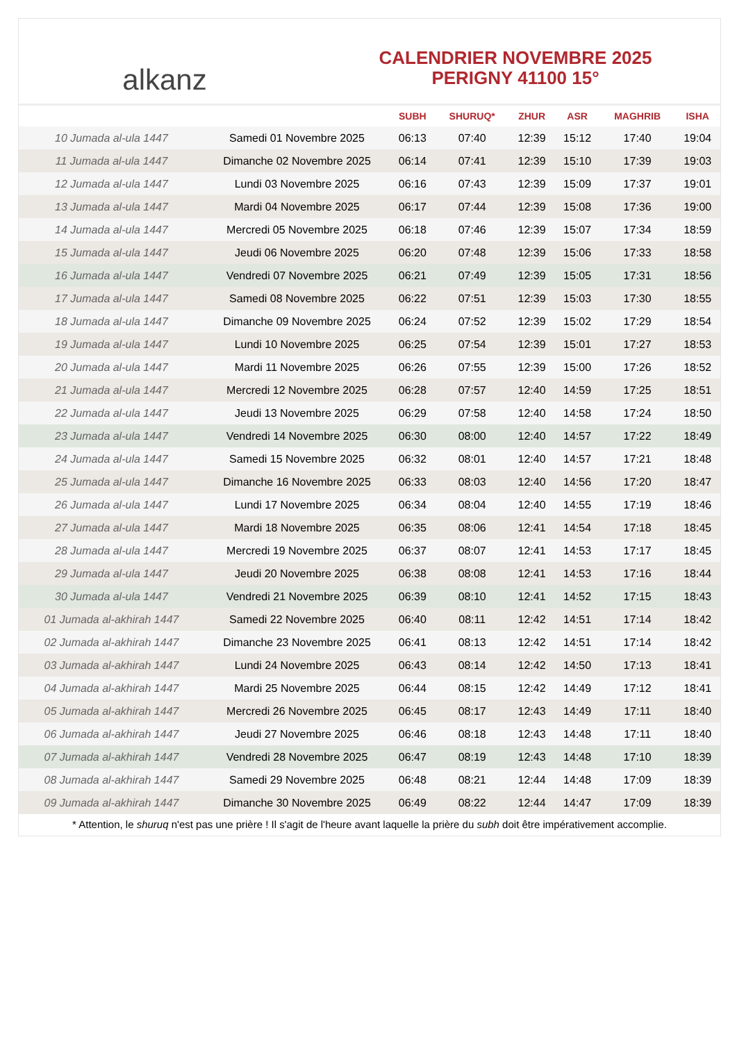alkanz
CALENDRIER NOVEMBRE 2025
PERIGNY 41100 15°
| | | SUBH | SHURUQ* | ZHUR | ASR | MAGHRIB | ISHA |
| --- | --- | --- | --- | --- | --- | --- | --- |
| 10 Jumada al-ula 1447 | Samedi 01 Novembre 2025 | 06:13 | 07:40 | 12:39 | 15:12 | 17:40 | 19:04 |
| 11 Jumada al-ula 1447 | Dimanche 02 Novembre 2025 | 06:14 | 07:41 | 12:39 | 15:10 | 17:39 | 19:03 |
| 12 Jumada al-ula 1447 | Lundi 03 Novembre 2025 | 06:16 | 07:43 | 12:39 | 15:09 | 17:37 | 19:01 |
| 13 Jumada al-ula 1447 | Mardi 04 Novembre 2025 | 06:17 | 07:44 | 12:39 | 15:08 | 17:36 | 19:00 |
| 14 Jumada al-ula 1447 | Mercredi 05 Novembre 2025 | 06:18 | 07:46 | 12:39 | 15:07 | 17:34 | 18:59 |
| 15 Jumada al-ula 1447 | Jeudi 06 Novembre 2025 | 06:20 | 07:48 | 12:39 | 15:06 | 17:33 | 18:58 |
| 16 Jumada al-ula 1447 | Vendredi 07 Novembre 2025 | 06:21 | 07:49 | 12:39 | 15:05 | 17:31 | 18:56 |
| 17 Jumada al-ula 1447 | Samedi 08 Novembre 2025 | 06:22 | 07:51 | 12:39 | 15:03 | 17:30 | 18:55 |
| 18 Jumada al-ula 1447 | Dimanche 09 Novembre 2025 | 06:24 | 07:52 | 12:39 | 15:02 | 17:29 | 18:54 |
| 19 Jumada al-ula 1447 | Lundi 10 Novembre 2025 | 06:25 | 07:54 | 12:39 | 15:01 | 17:27 | 18:53 |
| 20 Jumada al-ula 1447 | Mardi 11 Novembre 2025 | 06:26 | 07:55 | 12:39 | 15:00 | 17:26 | 18:52 |
| 21 Jumada al-ula 1447 | Mercredi 12 Novembre 2025 | 06:28 | 07:57 | 12:40 | 14:59 | 17:25 | 18:51 |
| 22 Jumada al-ula 1447 | Jeudi 13 Novembre 2025 | 06:29 | 07:58 | 12:40 | 14:58 | 17:24 | 18:50 |
| 23 Jumada al-ula 1447 | Vendredi 14 Novembre 2025 | 06:30 | 08:00 | 12:40 | 14:57 | 17:22 | 18:49 |
| 24 Jumada al-ula 1447 | Samedi 15 Novembre 2025 | 06:32 | 08:01 | 12:40 | 14:57 | 17:21 | 18:48 |
| 25 Jumada al-ula 1447 | Dimanche 16 Novembre 2025 | 06:33 | 08:03 | 12:40 | 14:56 | 17:20 | 18:47 |
| 26 Jumada al-ula 1447 | Lundi 17 Novembre 2025 | 06:34 | 08:04 | 12:40 | 14:55 | 17:19 | 18:46 |
| 27 Jumada al-ula 1447 | Mardi 18 Novembre 2025 | 06:35 | 08:06 | 12:41 | 14:54 | 17:18 | 18:45 |
| 28 Jumada al-ula 1447 | Mercredi 19 Novembre 2025 | 06:37 | 08:07 | 12:41 | 14:53 | 17:17 | 18:45 |
| 29 Jumada al-ula 1447 | Jeudi 20 Novembre 2025 | 06:38 | 08:08 | 12:41 | 14:53 | 17:16 | 18:44 |
| 30 Jumada al-ula 1447 | Vendredi 21 Novembre 2025 | 06:39 | 08:10 | 12:41 | 14:52 | 17:15 | 18:43 |
| 01 Jumada al-akhirah 1447 | Samedi 22 Novembre 2025 | 06:40 | 08:11 | 12:42 | 14:51 | 17:14 | 18:42 |
| 02 Jumada al-akhirah 1447 | Dimanche 23 Novembre 2025 | 06:41 | 08:13 | 12:42 | 14:51 | 17:14 | 18:42 |
| 03 Jumada al-akhirah 1447 | Lundi 24 Novembre 2025 | 06:43 | 08:14 | 12:42 | 14:50 | 17:13 | 18:41 |
| 04 Jumada al-akhirah 1447 | Mardi 25 Novembre 2025 | 06:44 | 08:15 | 12:42 | 14:49 | 17:12 | 18:41 |
| 05 Jumada al-akhirah 1447 | Mercredi 26 Novembre 2025 | 06:45 | 08:17 | 12:43 | 14:49 | 17:11 | 18:40 |
| 06 Jumada al-akhirah 1447 | Jeudi 27 Novembre 2025 | 06:46 | 08:18 | 12:43 | 14:48 | 17:11 | 18:40 |
| 07 Jumada al-akhirah 1447 | Vendredi 28 Novembre 2025 | 06:47 | 08:19 | 12:43 | 14:48 | 17:10 | 18:39 |
| 08 Jumada al-akhirah 1447 | Samedi 29 Novembre 2025 | 06:48 | 08:21 | 12:44 | 14:48 | 17:09 | 18:39 |
| 09 Jumada al-akhirah 1447 | Dimanche 30 Novembre 2025 | 06:49 | 08:22 | 12:44 | 14:47 | 17:09 | 18:39 |
* Attention, le shuruq n'est pas une prière ! Il s'agit de l'heure avant laquelle la prière du subh doit être impérativement accomplie.